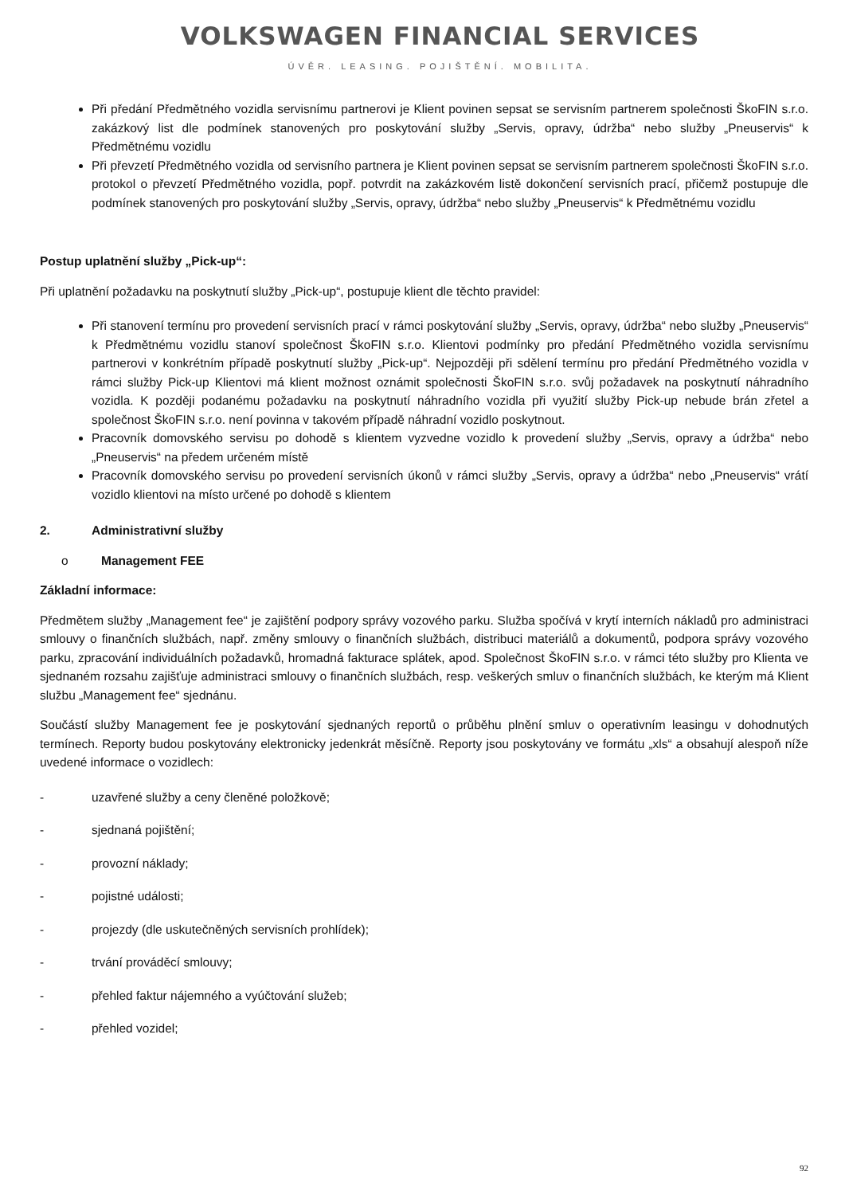VOLKSWAGEN FINANCIAL SERVICES
ÚVĚR. LEASING. POJIŠTĚNÍ. MOBILITA.
Při předání Předmětného vozidla servisnímu partnerovi je Klient povinen sepsat se servisním partnerem společnosti ŠkoFIN s.r.o. zakázkový list dle podmínek stanovených pro poskytování služby „Servis, opravy, údržba“ nebo služby „Pneuservis“ k Předmětnému vozidlu
Při převzetí Předmětného vozidla od servisního partnera je Klient povinen sepsat se servisním partnerem společnosti ŠkoFIN s.r.o. protokol o převzetí Předmětného vozidla, popř. potvrdit na zakázkovém listě dokončení servisních prací, přičemž postupuje dle podmínek stanovených pro poskytování služby „Servis, opravy, údržba“ nebo služby „Pneuservis“ k Předmětnému vozidlu
Postup uplatnění služby „Pick-up“:
Při uplatnění požadavku na poskytnutí služby „Pick-up“, postupuje klient dle těchto pravidel:
Při stanovení termínu pro provedení servisních prací v rámci poskytování služby „Servis, opravy, údržba“ nebo služby „Pneuservis“ k Předmětnému vozidlu stanoví společnost ŠkoFIN s.r.o. Klientovi podmínky pro předání Předmětného vozidla servisnímu partnerovi v konkrétním případě poskytnutí služby „Pick-up“. Nejpozději při sdělení termínu pro předání Předmětného vozidla v rámci služby Pick-up Klientovi má klient možnost oznámit společnosti ŠkoFIN s.r.o. svůj požadavek na poskytnutí náhradního vozidla. K později podanému požadavku na poskytnutí náhradního vozidla při využití služby Pick-up nebude brán zřetel a společnost ŠkoFIN s.r.o. není povinna v takovém případě náhradní vozidlo poskytnout.
Pracovník domovského servisu po dohodě s klientem vyzvedne vozidlo k provedení služby „Servis, opravy a údržba“ nebo „Pneuservis“ na předem určeném místě
Pracovník domovského servisu po provedení servisních úkonů v rámci služby „Servis, opravy a údržba“ nebo „Pneuservis“ vrátí vozidlo klientovi na místo určené po dohodě s klientem
2. Administrativní služby
o Management FEE
Základní informace:
Předmětem služby „Management fee“ je zajištění podpory správy vozového parku. Služba spočívá v krytí interních nákladů pro administraci smlouvy o finančních službách, např. změny smlouvy o finančních službách, distribuci materiálů a dokumentů, podpora správy vozového parku, zpracování individuálních požadavků, hromadná fakturace splátek, apod. Společnost ŠkoFIN s.r.o. v rámci této služby pro Klienta ve sjednaném rozsahu zajišťuje administraci smlouvy o finančních službách, resp. veškerých smluv o finančních službách, ke kterým má Klient službu „Management fee“ sjednánu.
Součástí služby Management fee je poskytování sjednaných reportů o průběhu plnění smluv o operativním leasingu v dohodnutých termínech. Reporty budou poskytovány elektronicky jedenkrát měsíčně. Reporty jsou poskytovány ve formátu „xls“ a obsahují alespoň níže uvedené informace o vozidlech:
- uzavřené služby a ceny členěné položkově;
- sjednaná pojištění;
- provozní náklady;
- pojistné události;
- projezdy (dle uskutečněných servisních prohlídek);
- trvání prováděcí smlouvy;
- přehled faktur nájemného a vyúčtování služeb;
- přehled vozidel;
92